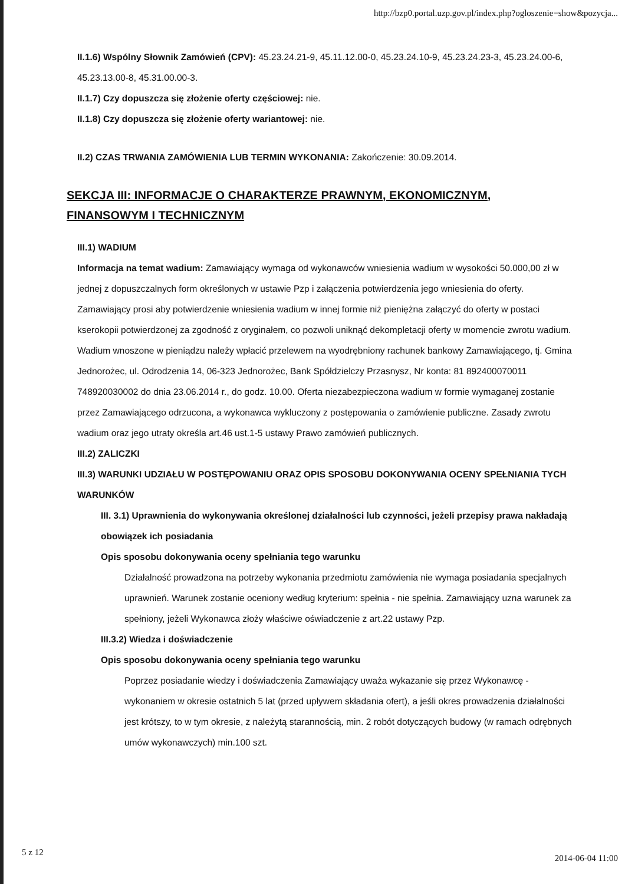http://bzp0.portal.uzp.gov.pl/index.php?ogloszenie=show&pozycja...
II.1.6) Wspólny Słownik Zamówień (CPV): 45.23.24.21-9, 45.11.12.00-0, 45.23.24.10-9, 45.23.24.23-3, 45.23.24.00-6, 45.23.13.00-8, 45.31.00.00-3.
II.1.7) Czy dopuszcza się złożenie oferty częściowej: nie.
II.1.8) Czy dopuszcza się złożenie oferty wariantowej: nie.
II.2) CZAS TRWANIA ZAMÓWIENIA LUB TERMIN WYKONANIA: Zakończenie: 30.09.2014.
SEKCJA III: INFORMACJE O CHARAKTERZE PRAWNYM, EKONOMICZNYM, FINANSOWYM I TECHNICZNYM
III.1) WADIUM
Informacja na temat wadium: Zamawiający wymaga od wykonawców wniesienia wadium w wysokości 50.000,00 zł w jednej z dopuszczalnych form określonych w ustawie Pzp i załączenia potwierdzenia jego wniesienia do oferty. Zamawiający prosi aby potwierdzenie wniesienia wadium w innej formie niż pieniężna załączyć do oferty w postaci kserokopii potwierdzonej za zgodność z oryginałem, co pozwoli uniknąć dekompletacji oferty w momencie zwrotu wadium. Wadium wnoszone w pieniądzu należy wpłacić przelewem na wyodrębniony rachunek bankowy Zamawiającego, tj. Gmina Jednorożec, ul. Odrodzenia 14, 06-323 Jednorożec, Bank Spółdzielczy Przasnysz, Nr konta: 81 892400070011 748920030002 do dnia 23.06.2014 r., do godz. 10.00. Oferta niezabezpieczona wadium w formie wymaganej zostanie przez Zamawiającego odrzucona, a wykonawca wykluczony z postępowania o zamówienie publiczne. Zasady zwrotu wadium oraz jego utraty określa art.46 ust.1-5 ustawy Prawo zamówień publicznych.
III.2) ZALICZKI
III.3) WARUNKI UDZIAŁU W POSTĘPOWANIU ORAZ OPIS SPOSOBU DOKONYWANIA OCENY SPEŁNIANIA TYCH WARUNKÓW
III. 3.1) Uprawnienia do wykonywania określonej działalności lub czynności, jeżeli przepisy prawa nakładają obowiązek ich posiadania
Opis sposobu dokonywania oceny spełniania tego warunku
Działalność prowadzona na potrzeby wykonania przedmiotu zamówienia nie wymaga posiadania specjalnych uprawnień. Warunek zostanie oceniony według kryterium: spełnia - nie spełnia. Zamawiający uzna warunek za spełniony, jeżeli Wykonawca złoży właściwe oświadczenie z art.22 ustawy Pzp.
III.3.2) Wiedza i doświadczenie
Opis sposobu dokonywania oceny spełniania tego warunku
Poprzez posiadanie wiedzy i doświadczenia Zamawiający uważa wykazanie się przez Wykonawcę - wykonaniem w okresie ostatnich 5 lat (przed upływem składania ofert), a jeśli okres prowadzenia działalności jest krótszy, to w tym okresie, z należytą starannością, min. 2 robót dotyczących budowy (w ramach odrębnych umów wykonawczych) min.100 szt.
5 z 12
2014-06-04 11:00